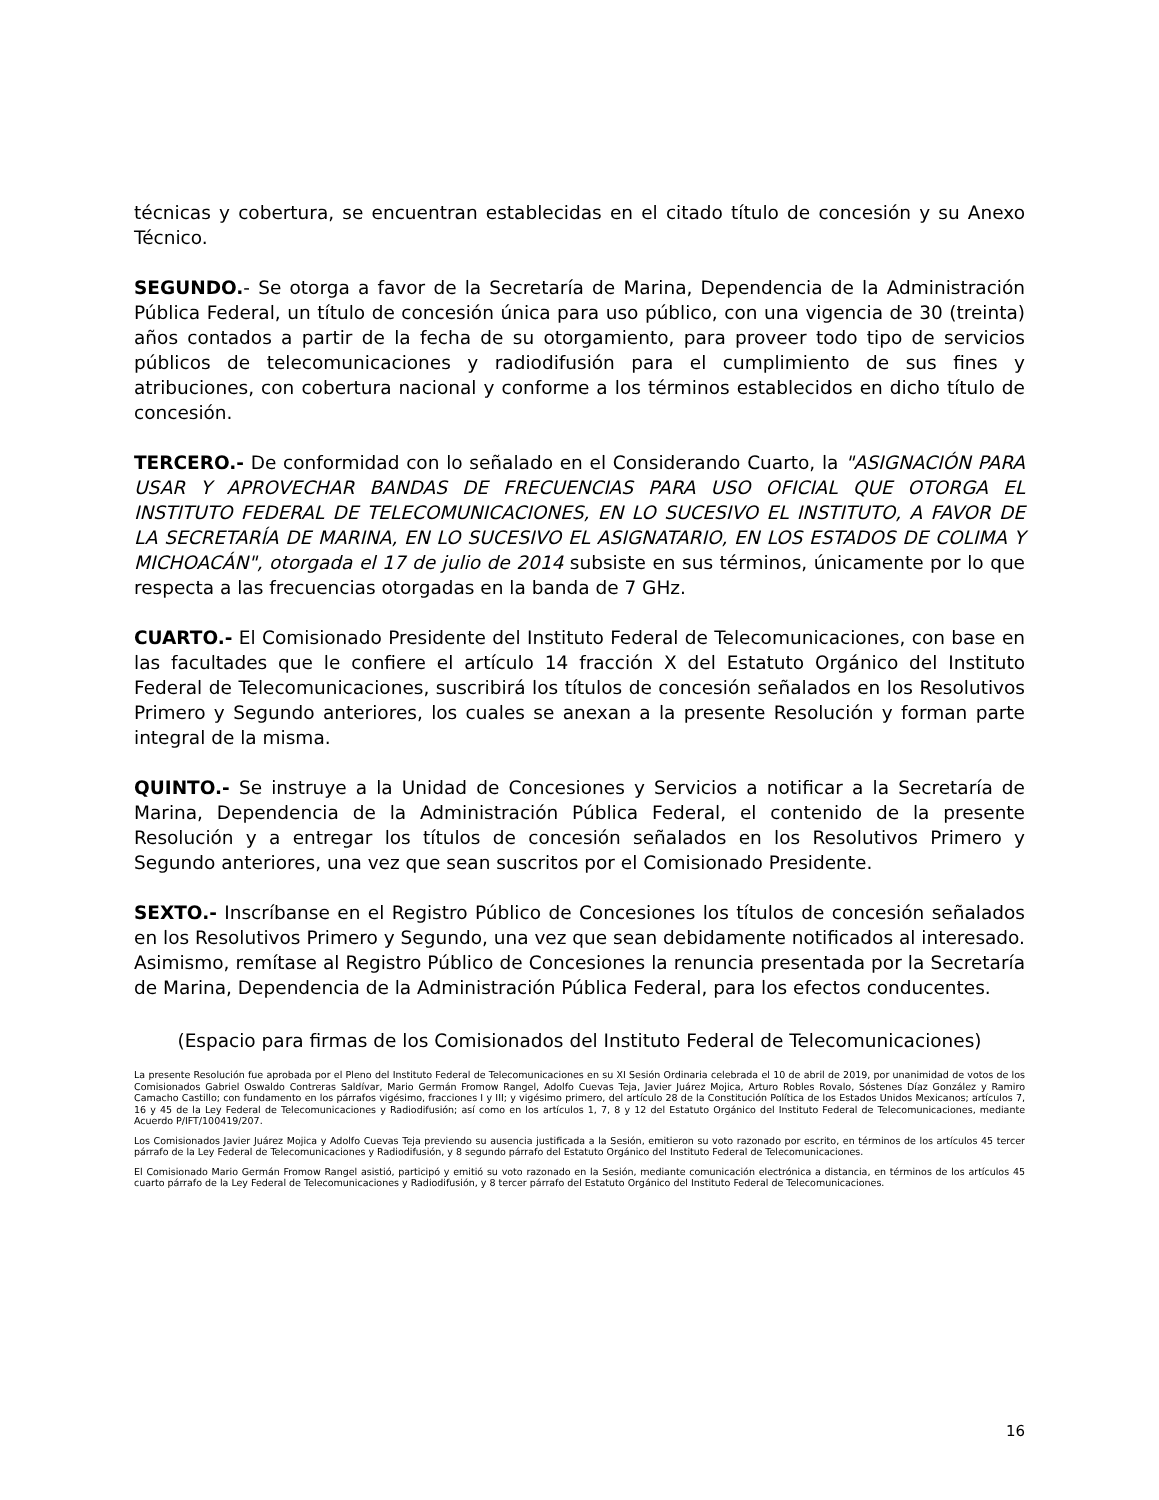técnicas y cobertura, se encuentran establecidas en el citado título de concesión y su Anexo Técnico.
SEGUNDO.- Se otorga a favor de la Secretaría de Marina, Dependencia de la Administración Pública Federal, un título de concesión única para uso público, con una vigencia de 30 (treinta) años contados a partir de la fecha de su otorgamiento, para proveer todo tipo de servicios públicos de telecomunicaciones y radiodifusión para el cumplimiento de sus fines y atribuciones, con cobertura nacional y conforme a los términos establecidos en dicho título de concesión.
TERCERO.- De conformidad con lo señalado en el Considerando Cuarto, la "ASIGNACIÓN PARA USAR Y APROVECHAR BANDAS DE FRECUENCIAS PARA USO OFICIAL QUE OTORGA EL INSTITUTO FEDERAL DE TELECOMUNICACIONES, EN LO SUCESIVO EL INSTITUTO, A FAVOR DE LA SECRETARÍA DE MARINA, EN LO SUCESIVO EL ASIGNATARIO, EN LOS ESTADOS DE COLIMA Y MICHOACÁN", otorgada el 17 de julio de 2014 subsiste en sus términos, únicamente por lo que respecta a las frecuencias otorgadas en la banda de 7 GHz.
CUARTO.- El Comisionado Presidente del Instituto Federal de Telecomunicaciones, con base en las facultades que le confiere el artículo 14 fracción X del Estatuto Orgánico del Instituto Federal de Telecomunicaciones, suscribirá los títulos de concesión señalados en los Resolutivos Primero y Segundo anteriores, los cuales se anexan a la presente Resolución y forman parte integral de la misma.
QUINTO.- Se instruye a la Unidad de Concesiones y Servicios a notificar a la Secretaría de Marina, Dependencia de la Administración Pública Federal, el contenido de la presente Resolución y a entregar los títulos de concesión señalados en los Resolutivos Primero y Segundo anteriores, una vez que sean suscritos por el Comisionado Presidente.
SEXTO.- Inscríbanse en el Registro Público de Concesiones los títulos de concesión señalados en los Resolutivos Primero y Segundo, una vez que sean debidamente notificados al interesado. Asimismo, remítase al Registro Público de Concesiones la renuncia presentada por la Secretaría de Marina, Dependencia de la Administración Pública Federal, para los efectos conducentes.
(Espacio para firmas de los Comisionados del Instituto Federal de Telecomunicaciones)
La presente Resolución fue aprobada por el Pleno del Instituto Federal de Telecomunicaciones en su XI Sesión Ordinaria celebrada el 10 de abril de 2019, por unanimidad de votos de los Comisionados Gabriel Oswaldo Contreras Saldívar, Mario Germán Fromow Rangel, Adolfo Cuevas Teja, Javier Juárez Mojica, Arturo Robles Rovalo, Sóstenes Díaz González y Ramiro Camacho Castillo; con fundamento en los párrafos vigésimo, fracciones I y III; y vigésimo primero, del artículo 28 de la Constitución Política de los Estados Unidos Mexicanos; artículos 7, 16 y 45 de la Ley Federal de Telecomunicaciones y Radiodifusión; así como en los artículos 1, 7, 8 y 12 del Estatuto Orgánico del Instituto Federal de Telecomunicaciones, mediante Acuerdo P/IFT/100419/207.
Los Comisionados Javier Juárez Mojica y Adolfo Cuevas Teja previendo su ausencia justificada a la Sesión, emitieron su voto razonado por escrito, en términos de los artículos 45 tercer párrafo de la Ley Federal de Telecomunicaciones y Radiodifusión, y 8 segundo párrafo del Estatuto Orgánico del Instituto Federal de Telecomunicaciones.
El Comisionado Mario Germán Fromow Rangel asistió, participó y emitió su voto razonado en la Sesión, mediante comunicación electrónica a distancia, en términos de los artículos 45 cuarto párrafo de la Ley Federal de Telecomunicaciones y Radiodifusión, y 8 tercer párrafo del Estatuto Orgánico del Instituto Federal de Telecomunicaciones.
16